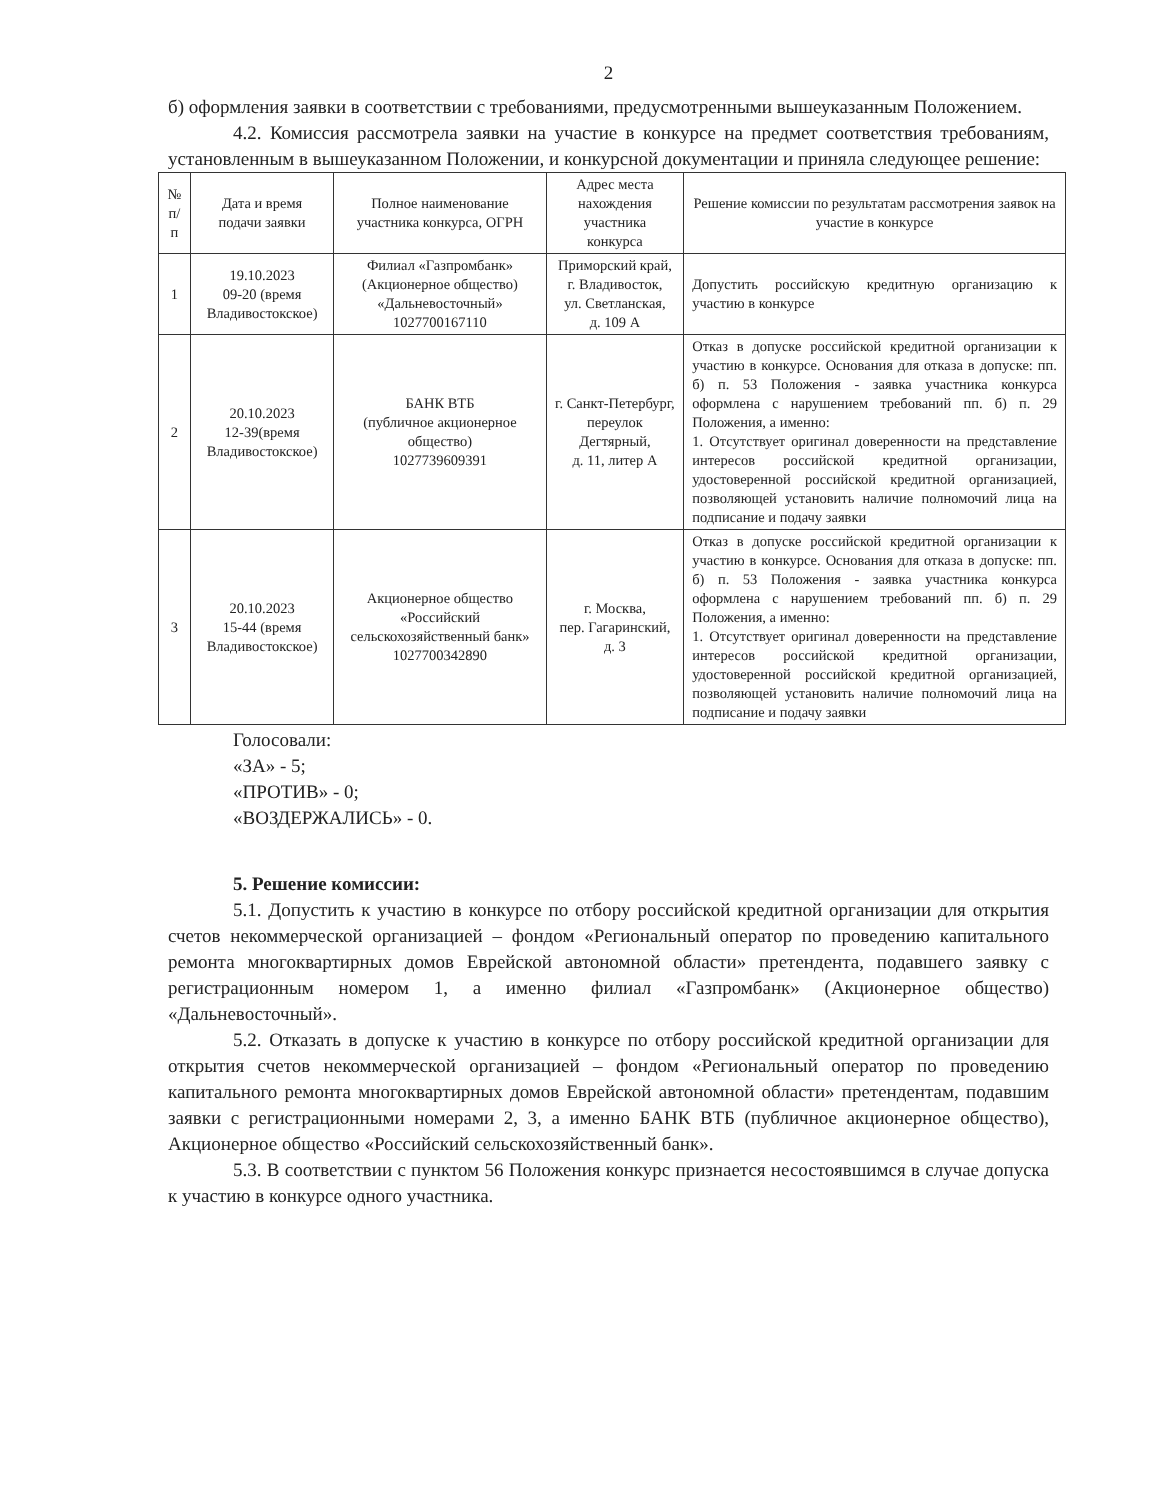2
б) оформления заявки в соответствии с требованиями, предусмотренными вышеуказанным Положением.
4.2. Комиссия рассмотрела заявки на участие в конкурсе на предмет соответствия требованиям, установленным в вышеуказанном Положении, и конкурсной документации и приняла следующее решение:
| № п/п | Дата и время подачи заявки | Полное наименование участника конкурса, ОГРН | Адрес места нахождения участника конкурса | Решение комиссии по результатам рассмотрения заявок на участие в конкурсе |
| --- | --- | --- | --- | --- |
| 1 | 19.10.2023 09-20 (время Владивостокское) | Филиал «Газпромбанк» (Акционерное общество) «Дальневосточный» 1027700167110 | Приморский край, г. Владивосток, ул. Светланская, д. 109 А | Допустить российскую кредитную организацию к участию в конкурсе |
| 2 | 20.10.2023 12-39(время Владивостокское) | БАНК ВТБ (публичное акционерное общество) 1027739609391 | г. Санкт-Петербург, переулок Дегтярный, д. 11, литер А | Отказ в допуске российской кредитной организации к участию в конкурсе. Основания для отказа в допуске: пп. б) п. 53 Положения - заявка участника конкурса оформлена с нарушением требований пп. б) п. 29 Положения, а именно: 1. Отсутствует оригинал доверенности на представление интересов российской кредитной организации, удостоверенной российской кредитной организацией, позволяющей установить наличие полномочий лица на подписание и подачу заявки |
| 3 | 20.10.2023 15-44 (время Владивостокское) | Акционерное общество «Российский сельскохозяйственный банк» 1027700342890 | г. Москва, пер. Гагаринский, д. 3 | Отказ в допуске российской кредитной организации к участию в конкурсе. Основания для отказа в допуске: пп. б) п. 53 Положения - заявка участника конкурса оформлена с нарушением требований пп. б) п. 29 Положения, а именно: 1. Отсутствует оригинал доверенности на представление интересов российской кредитной организации, удостоверенной российской кредитной организацией, позволяющей установить наличие полномочий лица на подписание и подачу заявки |
Голосовали:
«ЗА» - 5;
«ПРОТИВ» - 0;
«ВОЗДЕРЖАЛИСЬ» - 0.
5. Решение комиссии:
5.1. Допустить к участию в конкурсе по отбору российской кредитной организации для открытия счетов некоммерческой организацией – фондом «Региональный оператор по проведению капитального ремонта многоквартирных домов Еврейской автономной области» претендента, подавшего заявку с регистрационным номером 1, а именно филиал «Газпромбанк» (Акционерное общество) «Дальневосточный».
5.2. Отказать в допуске к участию в конкурсе по отбору российской кредитной организации для открытия счетов некоммерческой организацией – фондом «Региональный оператор по проведению капитального ремонта многоквартирных домов Еврейской автономной области» претендентам, подавшим заявки с регистрационными номерами 2, 3, а именно БАНК ВТБ (публичное акционерное общество), Акционерное общество «Российский сельскохозяйственный банк».
5.3. В соответствии с пунктом 56 Положения конкурс признается несостоявшимся в случае допуска к участию в конкурсе одного участника.